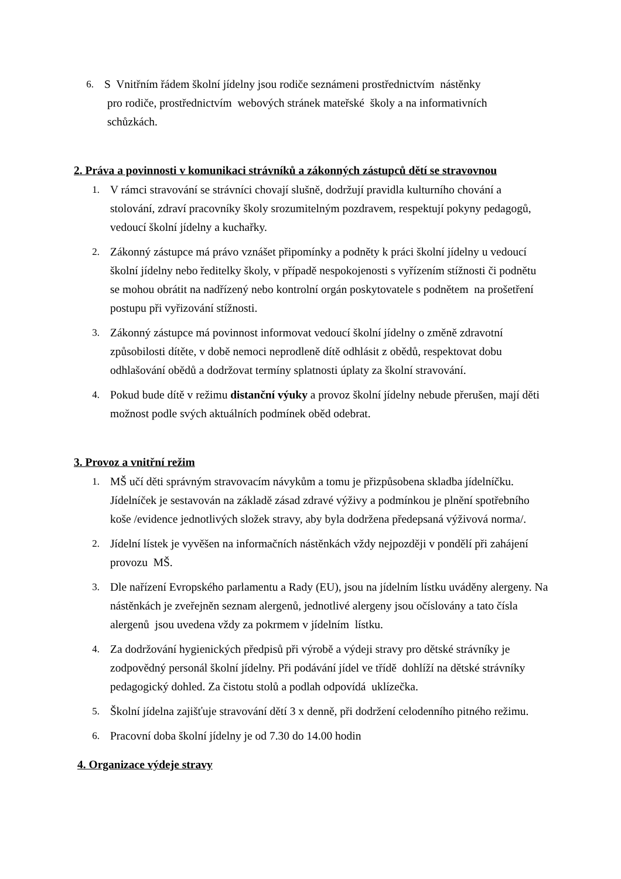6. S Vnitřním řádem školní jídelny jsou rodiče seznámeni prostřednictvím nástěnky
pro rodiče, prostřednictvím webových stránek mateřské školy a na informativních
schůzkách.
2. Práva a povinnosti v komunikaci strávníků a zákonných zástupců dětí se stravovnou
1. V rámci stravování se strávníci chovají slušně, dodržují pravidla kulturního chování a stolování, zdraví pracovníky školy srozumitelným pozdravem, respektují pokyny pedagogů, vedoucí školní jídelny a kuchařky.
2. Zákonný zástupce má právo vznášet připomínky a podněty k práci školní jídelny u vedoucí školní jídelny nebo ředitelky školy, v případě nespokojenosti s vyřízením stížnosti či podnětu se mohou obrátit na nadřízený nebo kontrolní orgán poskytovatele s podnětem na prošetření postupu při vyřizování stížnosti.
3. Zákonný zástupce má povinnost informovat vedoucí školní jídelny o změně zdravotní způsobilosti dítěte, v době nemoci neprodleně dítě odhlásit z obědů, respektovat dobu odhlašování obědů a dodržovat termíny splatnosti úplaty za školní stravování.
4. Pokud bude dítě v režimu distanční výuky a provoz školní jídelny nebude přerušen, mají děti možnost podle svých aktuálních podmínek oběd odebrat.
3. Provoz a vnitřní režim
1. MŠ učí děti správným stravovacím návykům a tomu je přizpůsobena skladba jídelníčku. Jídelníček je sestavován na základě zásad zdravé výživy a podmínkou je plnění spotřebního koše /evidence jednotlivých složek stravy, aby byla dodržena předepsaná výživová norma/.
2. Jídelní lístek je vyvěšen na informačních nástěnkách vždy nejpozději v pondělí při zahájení provozu MŠ.
3. Dle nařízení Evropského parlamentu a Rady (EU), jsou na jídelním lístku uváděny alergeny. Na nástěnkách je zveřejněn seznam alergenů, jednotlivé alergeny jsou očíslovány a tato čísla alergenů jsou uvedena vždy za pokrmem v jídelním lístku.
4. Za dodržování hygienických předpisů při výrobě a výdeji stravy pro dětské strávníky je zodpovědný personál školní jídelny. Při podávání jídel ve třídě dohlíží na dětské strávníky pedagogický dohled. Za čistotu stolů a podlah odpovídá uklízečka.
5. Školní jídelna zajišťuje stravování dětí 3 x denně, při dodržení celodenního pitného režimu.
6. Pracovní doba školní jídelny je od 7.30 do 14.00 hodin
4. Organizace výdeje stravy